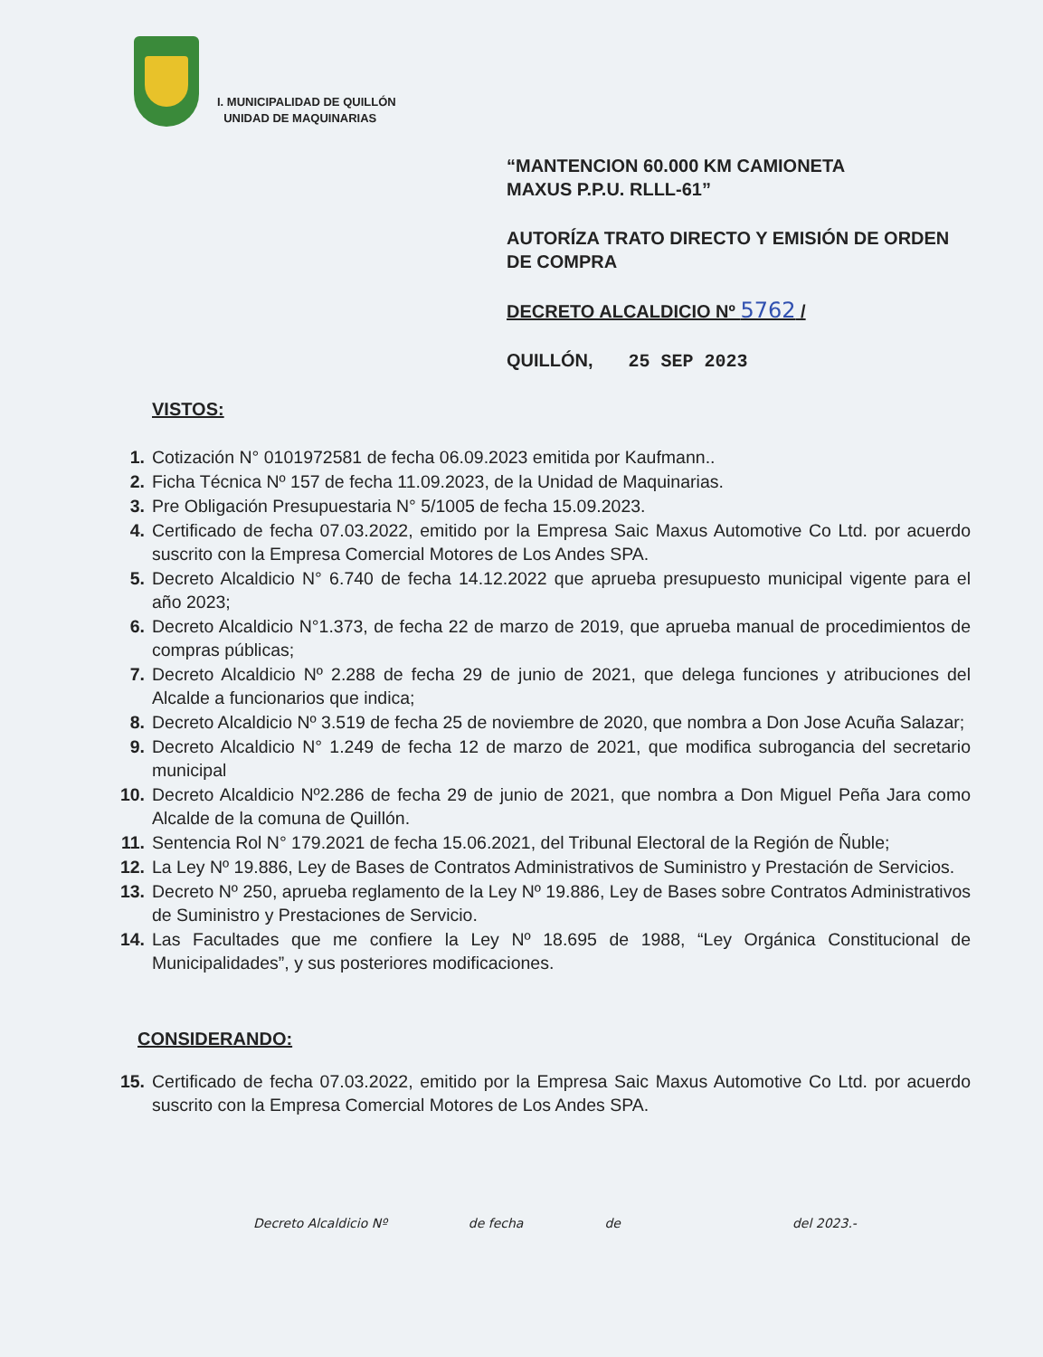I. MUNICIPALIDAD DE QUILLÓN
UNIDAD DE MAQUINARIAS
“MANTENCION 60.000 KM CAMIONETA
MAXUS P.P.U. RLLL-61”
AUTORÍZA TRATO DIRECTO Y EMISIÓN DE ORDEN DE COMPRA
DECRETO ALCALDICIO Nº 5762 /
QUILLÓN, 25 SEP 2023
VISTOS:
1. Cotización N° 0101972581 de fecha 06.09.2023 emitida por Kaufmann..
2. Ficha Técnica Nº 157 de fecha 11.09.2023, de la Unidad de Maquinarias.
3. Pre Obligación Presupuestaria N° 5/1005 de fecha 15.09.2023.
4. Certificado de fecha 07.03.2022, emitido por la Empresa Saic Maxus Automotive Co Ltd. por acuerdo suscrito con la Empresa Comercial Motores de Los Andes SPA.
5. Decreto Alcaldicio N° 6.740 de fecha 14.12.2022 que aprueba presupuesto municipal vigente para el año 2023;
6. Decreto Alcaldicio N°1.373, de fecha 22 de marzo de 2019, que aprueba manual de procedimientos de compras públicas;
7. Decreto Alcaldicio Nº 2.288 de fecha 29 de junio de 2021, que delega funciones y atribuciones del Alcalde a funcionarios que indica;
8. Decreto Alcaldicio Nº 3.519 de fecha 25 de noviembre de 2020, que nombra a Don Jose Acuña Salazar;
9. Decreto Alcaldicio N° 1.249 de fecha 12 de marzo de 2021, que modifica subrogancia del secretario municipal
10. Decreto Alcaldicio Nº2.286 de fecha 29 de junio de 2021, que nombra a Don Miguel Peña Jara como Alcalde de la comuna de Quillón.
11. Sentencia Rol N° 179.2021 de fecha 15.06.2021, del Tribunal Electoral de la Región de Ñuble;
12. La Ley Nº 19.886, Ley de Bases de Contratos Administrativos de Suministro y Prestación de Servicios.
13. Decreto Nº 250, aprueba reglamento de la Ley Nº 19.886, Ley de Bases sobre Contratos Administrativos de Suministro y Prestaciones de Servicio.
14. Las Facultades que me confiere la Ley Nº 18.695 de 1988, “Ley Orgánica Constitucional de Municipalidades”, y sus posteriores modificaciones.
CONSIDERANDO:
15. Certificado de fecha 07.03.2022, emitido por la Empresa Saic Maxus Automotive Co Ltd. por acuerdo suscrito con la Empresa Comercial Motores de Los Andes SPA.
Decreto Alcaldicio Nº de fecha de del 2023.-